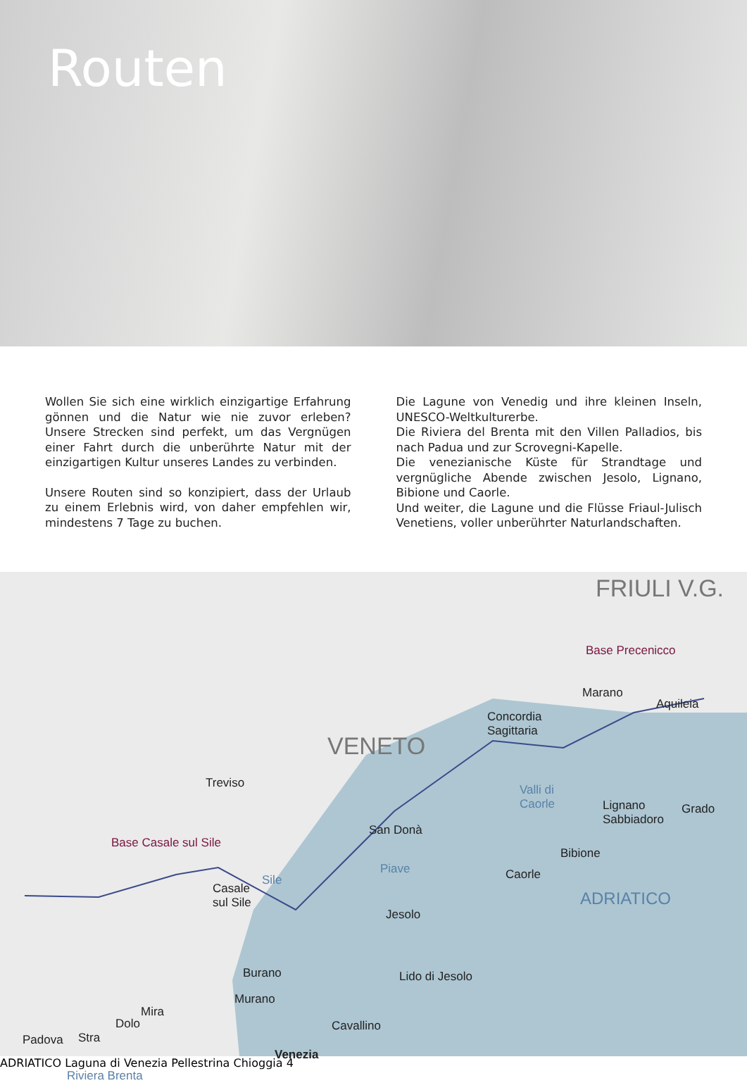Routen
Wollen Sie sich eine wirklich einzigartige Erfahrung gönnen und die Natur wie nie zuvor erleben? Unsere Strecken sind perfekt, um das Vergnügen einer Fahrt durch die unberührte Natur mit der einzigartigen Kultur unseres Landes zu verbinden.
Unsere Routen sind so konzipiert, dass der Urlaub zu einem Erlebnis wird, von daher empfehlen wir, mindestens 7 Tage zu buchen.
Die Lagune von Venedig und ihre kleinen Inseln, UNESCO-Weltkulturerbe.
Die Riviera del Brenta mit den Villen Palladios, bis nach Padua und zur Scrovegni-Kapelle.
Die venezianische Küste für Strandtage und vergnügliche Abende zwischen Jesolo, Lignano, Bibione und Caorle.
Und weiter, die Lagune und die Flüsse Friaul-Julisch Venetiens, voller unberührter Naturlandschaften.
FRIULI V.G.
Base Precenicco
Marano
Aquileia
Concordia
Sagittaria
VENETO
Treviso Valli di
Caorle Lignano
Sabbiadoro
Grado
San Donà
Base Casale sul Sile
Bibione
Piave
Sile
Casale
sul Sile
Caorle
ADRIATICO
Jesolo
Burano Lido di Jesolo
Murano
Mira
Dolo
Stra Padova
Cavallino
Venezia
Riviera Brenta
ADRIATICO Laguna di Venezia Pellestrina Chioggia 4